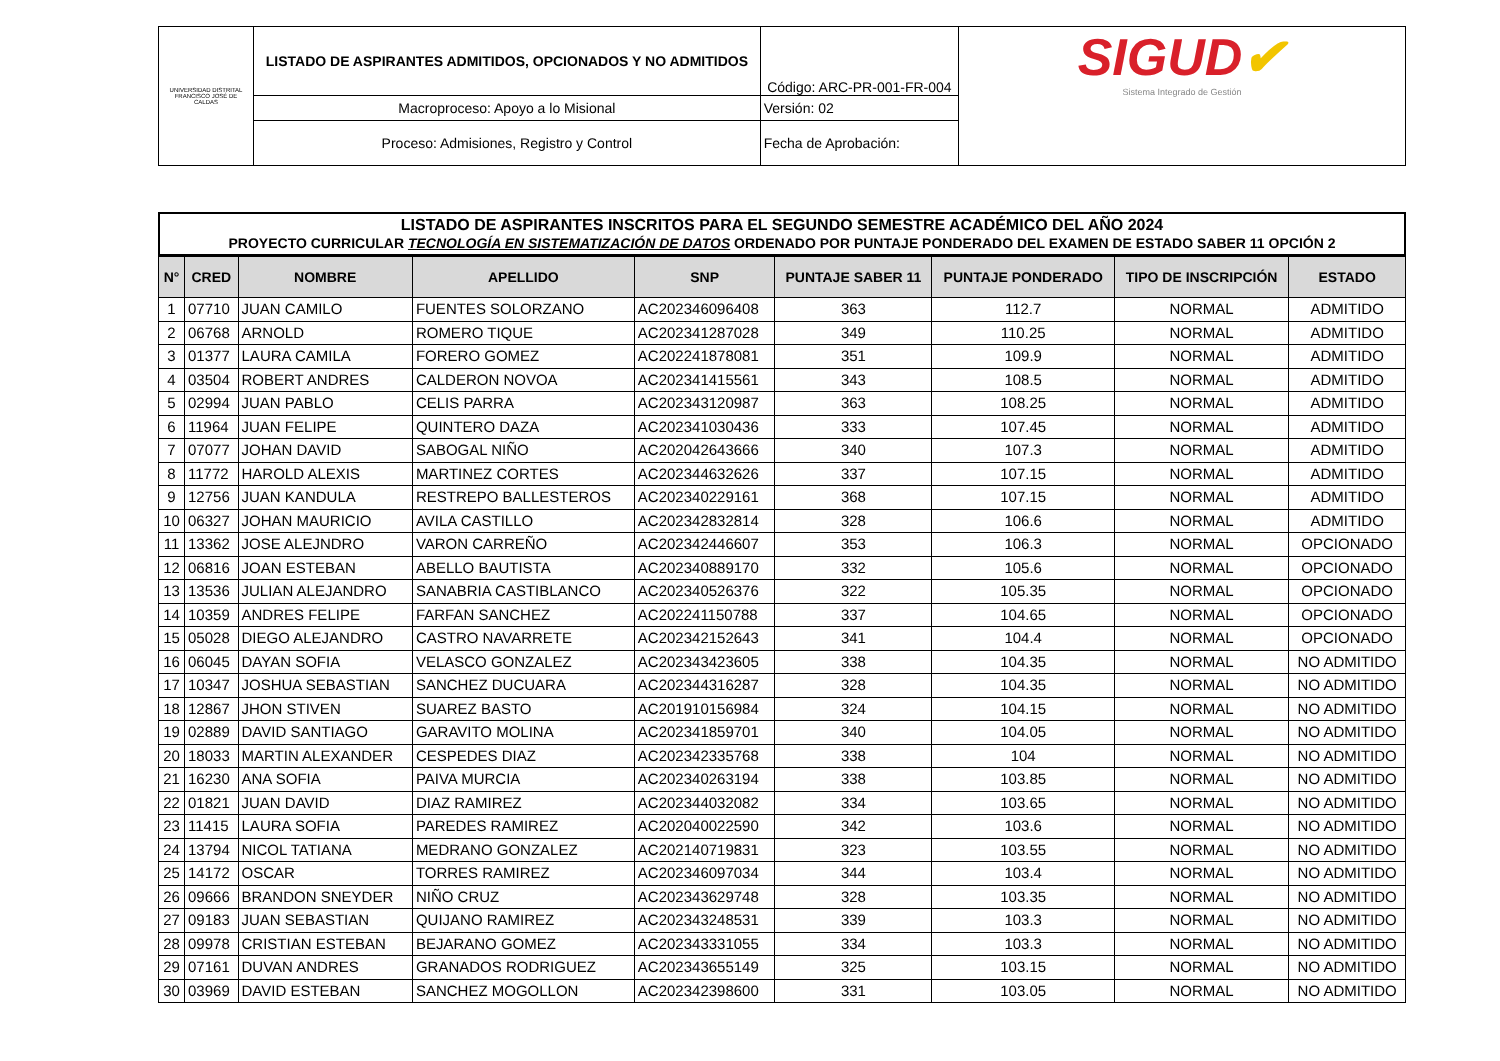| UNIVERSIDAD DISTRITAL FRANCISCO JOSÉ DE CALDAS | LISTADO DE ASPIRANTES ADMITIDOS, OPCIONADOS Y NO ADMITIDOS | Código: ARC-PR-001-FR-004 | SIGUD ✔ Sistema Integrado de Gestión |
| | Macroproceso: Apoyo a lo Misional | Versión: 02 | |
| | Proceso: Admisiones, Registro y Control | Fecha de Aprobación: | |
LISTADO DE ASPIRANTES INSCRITOS PARA EL SEGUNDO SEMESTRE ACADÉMICO DEL AÑO 2024
PROYECTO CURRICULAR TECNOLOGÍA EN SISTEMATIZACIÓN DE DATOS ORDENADO POR PUNTAJE PONDERADO DEL EXAMEN DE ESTADO SABER 11 OPCIÓN 2
| N° | CRED | NOMBRE | APELLIDO | SNP | PUNTAJE SABER 11 | PUNTAJE PONDERADO | TIPO DE INSCRIPCIÓN | ESTADO |
| --- | --- | --- | --- | --- | --- | --- | --- | --- |
| 1 | 07710 | JUAN CAMILO | FUENTES SOLORZANO | AC202346096408 | 363 | 112.7 | NORMAL | ADMITIDO |
| 2 | 06768 | ARNOLD | ROMERO TIQUE | AC202341287028 | 349 | 110.25 | NORMAL | ADMITIDO |
| 3 | 01377 | LAURA CAMILA | FORERO GOMEZ | AC202241878081 | 351 | 109.9 | NORMAL | ADMITIDO |
| 4 | 03504 | ROBERT ANDRES | CALDERON NOVOA | AC202341415561 | 343 | 108.5 | NORMAL | ADMITIDO |
| 5 | 02994 | JUAN PABLO | CELIS PARRA | AC202343120987 | 363 | 108.25 | NORMAL | ADMITIDO |
| 6 | 11964 | JUAN FELIPE | QUINTERO DAZA | AC202341030436 | 333 | 107.45 | NORMAL | ADMITIDO |
| 7 | 07077 | JOHAN DAVID | SABOGAL NIÑO | AC202042643666 | 340 | 107.3 | NORMAL | ADMITIDO |
| 8 | 11772 | HAROLD ALEXIS | MARTINEZ CORTES | AC202344632626 | 337 | 107.15 | NORMAL | ADMITIDO |
| 9 | 12756 | JUAN KANDULA | RESTREPO BALLESTEROS | AC202340229161 | 368 | 107.15 | NORMAL | ADMITIDO |
| 10 | 06327 | JOHAN MAURICIO | AVILA CASTILLO | AC202342832814 | 328 | 106.6 | NORMAL | ADMITIDO |
| 11 | 13362 | JOSE ALEJNDRO | VARON CARREÑO | AC202342446607 | 353 | 106.3 | NORMAL | OPCIONADO |
| 12 | 06816 | JOAN ESTEBAN | ABELLO BAUTISTA | AC202340889170 | 332 | 105.6 | NORMAL | OPCIONADO |
| 13 | 13536 | JULIAN ALEJANDRO | SANABRIA CASTIBLANCO | AC202340526376 | 322 | 105.35 | NORMAL | OPCIONADO |
| 14 | 10359 | ANDRES FELIPE | FARFAN SANCHEZ | AC202241150788 | 337 | 104.65 | NORMAL | OPCIONADO |
| 15 | 05028 | DIEGO ALEJANDRO | CASTRO NAVARRETE | AC202342152643 | 341 | 104.4 | NORMAL | OPCIONADO |
| 16 | 06045 | DAYAN SOFIA | VELASCO GONZALEZ | AC202343423605 | 338 | 104.35 | NORMAL | NO ADMITIDO |
| 17 | 10347 | JOSHUA SEBASTIAN | SANCHEZ DUCUARA | AC202344316287 | 328 | 104.35 | NORMAL | NO ADMITIDO |
| 18 | 12867 | JHON STIVEN | SUAREZ BASTO | AC201910156984 | 324 | 104.15 | NORMAL | NO ADMITIDO |
| 19 | 02889 | DAVID SANTIAGO | GARAVITO MOLINA | AC202341859701 | 340 | 104.05 | NORMAL | NO ADMITIDO |
| 20 | 18033 | MARTIN ALEXANDER | CESPEDES DIAZ | AC202342335768 | 338 | 104 | NORMAL | NO ADMITIDO |
| 21 | 16230 | ANA SOFIA | PAIVA MURCIA | AC202340263194 | 338 | 103.85 | NORMAL | NO ADMITIDO |
| 22 | 01821 | JUAN DAVID | DIAZ RAMIREZ | AC202344032082 | 334 | 103.65 | NORMAL | NO ADMITIDO |
| 23 | 11415 | LAURA SOFIA | PAREDES RAMIREZ | AC202040022590 | 342 | 103.6 | NORMAL | NO ADMITIDO |
| 24 | 13794 | NICOL TATIANA | MEDRANO GONZALEZ | AC202140719831 | 323 | 103.55 | NORMAL | NO ADMITIDO |
| 25 | 14172 | OSCAR | TORRES RAMIREZ | AC202346097034 | 344 | 103.4 | NORMAL | NO ADMITIDO |
| 26 | 09666 | BRANDON SNEYDER | NIÑO CRUZ | AC202343629748 | 328 | 103.35 | NORMAL | NO ADMITIDO |
| 27 | 09183 | JUAN SEBASTIAN | QUIJANO RAMIREZ | AC202343248531 | 339 | 103.3 | NORMAL | NO ADMITIDO |
| 28 | 09978 | CRISTIAN ESTEBAN | BEJARANO GOMEZ | AC202343331055 | 334 | 103.3 | NORMAL | NO ADMITIDO |
| 29 | 07161 | DUVAN ANDRES | GRANADOS RODRIGUEZ | AC202343655149 | 325 | 103.15 | NORMAL | NO ADMITIDO |
| 30 | 03969 | DAVID ESTEBAN | SANCHEZ MOGOLLON | AC202342398600 | 331 | 103.05 | NORMAL | NO ADMITIDO |